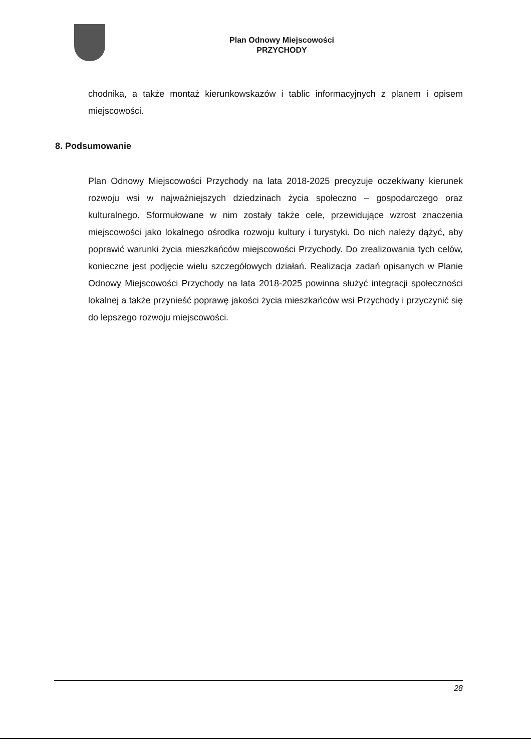Plan Odnowy Miejscowości
PRZYCHODY
chodnika, a także montaż kierunkowskazów i tablic informacyjnych z planem i opisem miejscowości.
8. Podsumowanie
Plan Odnowy Miejscowości Przychody na lata 2018-2025 precyzuje oczekiwany kierunek rozwoju wsi w najważniejszych dziedzinach życia społeczno – gospodarczego oraz kulturalnego. Sformułowane w nim zostały także cele, przewidujące wzrost znaczenia miejscowości jako lokalnego ośrodka rozwoju kultury i turystyki. Do nich należy dążyć, aby poprawić warunki życia mieszkańców miejscowości Przychody. Do zrealizowania tych celów, konieczne jest podjęcie wielu szczegółowych działań. Realizacja zadań opisanych w Planie Odnowy Miejscowości Przychody na lata 2018-2025 powinna służyć integracji społeczności lokalnej a także przynieść poprawę jakości życia mieszkańców wsi Przychody i przyczynić się do lepszego rozwoju miejscowości.
28